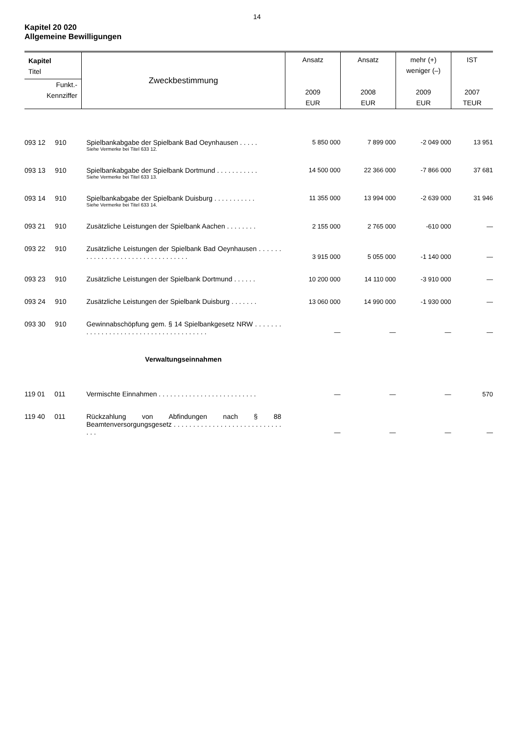14
Kapitel 20 020
Allgemeine Bewilligungen
| Kapitel Titel Funkt.- Kennziffer | Zweckbestimmung | Ansatz 2009 EUR | Ansatz 2008 EUR | mehr (+) weniger (–) 2009 EUR | IST 2007 TEUR |
| --- | --- | --- | --- | --- | --- |
| 093 12 910 | Spielbankabgabe der Spielbank Bad Oeynhausen . . . . . Siehe Vermerke bei Titel 633 12. | 5 850 000 | 7 899 000 | -2 049 000 | 13 951 |
| 093 13 910 | Spielbankabgabe der Spielbank Dortmund . . . . . . . . . . . Siehe Vermerke bei Titel 633 13. | 14 500 000 | 22 366 000 | -7 866 000 | 37 681 |
| 093 14 910 | Spielbankabgabe der Spielbank Duisburg . . . . . . . . . . . Siehe Vermerke bei Titel 633 14. | 11 355 000 | 13 994 000 | -2 639 000 | 31 946 |
| 093 21 910 | Zusätzliche Leistungen der Spielbank Aachen . . . . . . . . | 2 155 000 | 2 765 000 | -610 000 | — |
| 093 22 910 | Zusätzliche Leistungen der Spielbank Bad Oeynhausen . . . . . . . . . . . . . . . . . . . . . . . . . . . . . . . . . | 3 915 000 | 5 055 000 | -1 140 000 | — |
| 093 23 910 | Zusätzliche Leistungen der Spielbank Dortmund . . . . . . | 10 200 000 | 14 110 000 | -3 910 000 | — |
| 093 24 910 | Zusätzliche Leistungen der Spielbank Duisburg . . . . . . . | 13 060 000 | 14 990 000 | -1 930 000 | — |
| 093 30 910 | Gewinnabschöpfung gem. § 14 Spielbankgesetz NRW . . . . . . . . . . . . . . . . . . . . . . . . . . . . . . . . . . . . . . . | — | — | — | — |
| | Verwaltungseinnahmen | | | | |
| 119 01 011 | Vermischte Einnahmen . . . . . . . . . . . . . . . . . . . . . . . . . . | — | — | — | 570 |
| 119 40 011 | Rückzahlung von Abfindungen nach § 88 Beamtenversorgungsgesetz . . . . . . . . . . . . . . . . . . . . . . . . . . . . . . . | — | — | — | — |